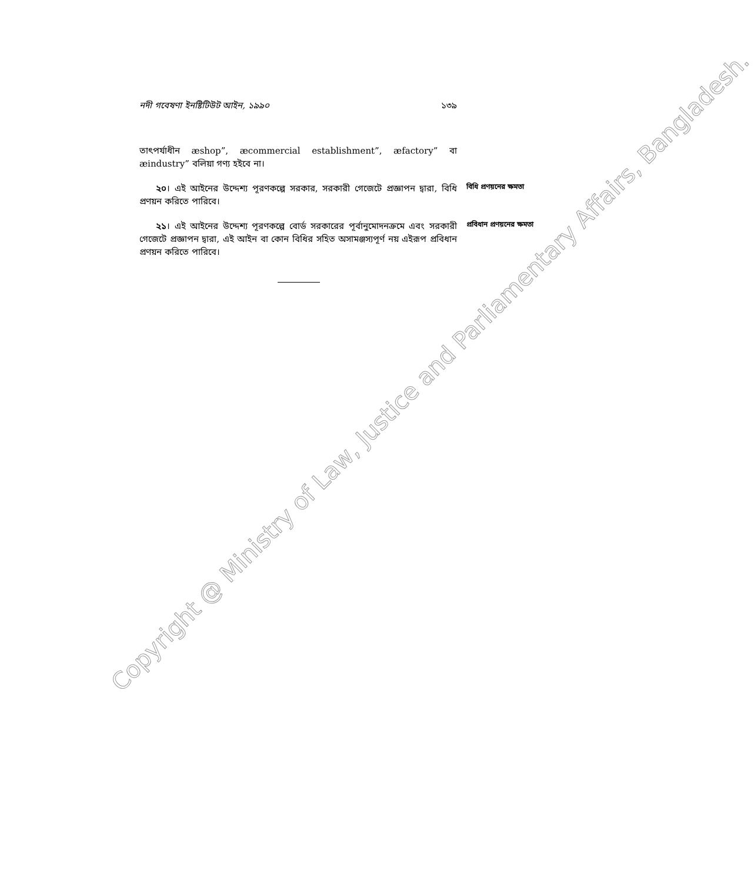নদী গবেষণা ইনষ্টিটিউট আইন, ১৯৯০ ১৩৯
তাৎপর্যাধীন æshop”, æcommercial establishment”, æfactory” বা æindustry” বলিয়া গণ্য হইবে না।
২০। এই আইনের উদ্দেশ্য পূরণকল্পে সরকার, সরকারী গেজেটে প্রজ্ঞাপন দ্বারা, বিধি প্রণয়ন করিতে পারিবে। বিধি প্রণয়নের ক্ষমতা
২১। এই আইনের উদ্দেশ্য পূরণকল্পে বোর্ড সরকারের পূর্বানুমোদনক্রমে এবং সরকারী গেজেটে প্রজ্ঞাপন দ্বারা, এই আইন বা কোন বিধির সহিত অসামঞ্জস্যপূর্ণ নয় এইরূপ প্রবিধান প্রণয়ন করিতে পারিবে। প্রবিধান প্রণয়নের ক্ষমতা
Copyright @ Ministry of Law, Justice and Parliamentary Affairs, Bangladesh.